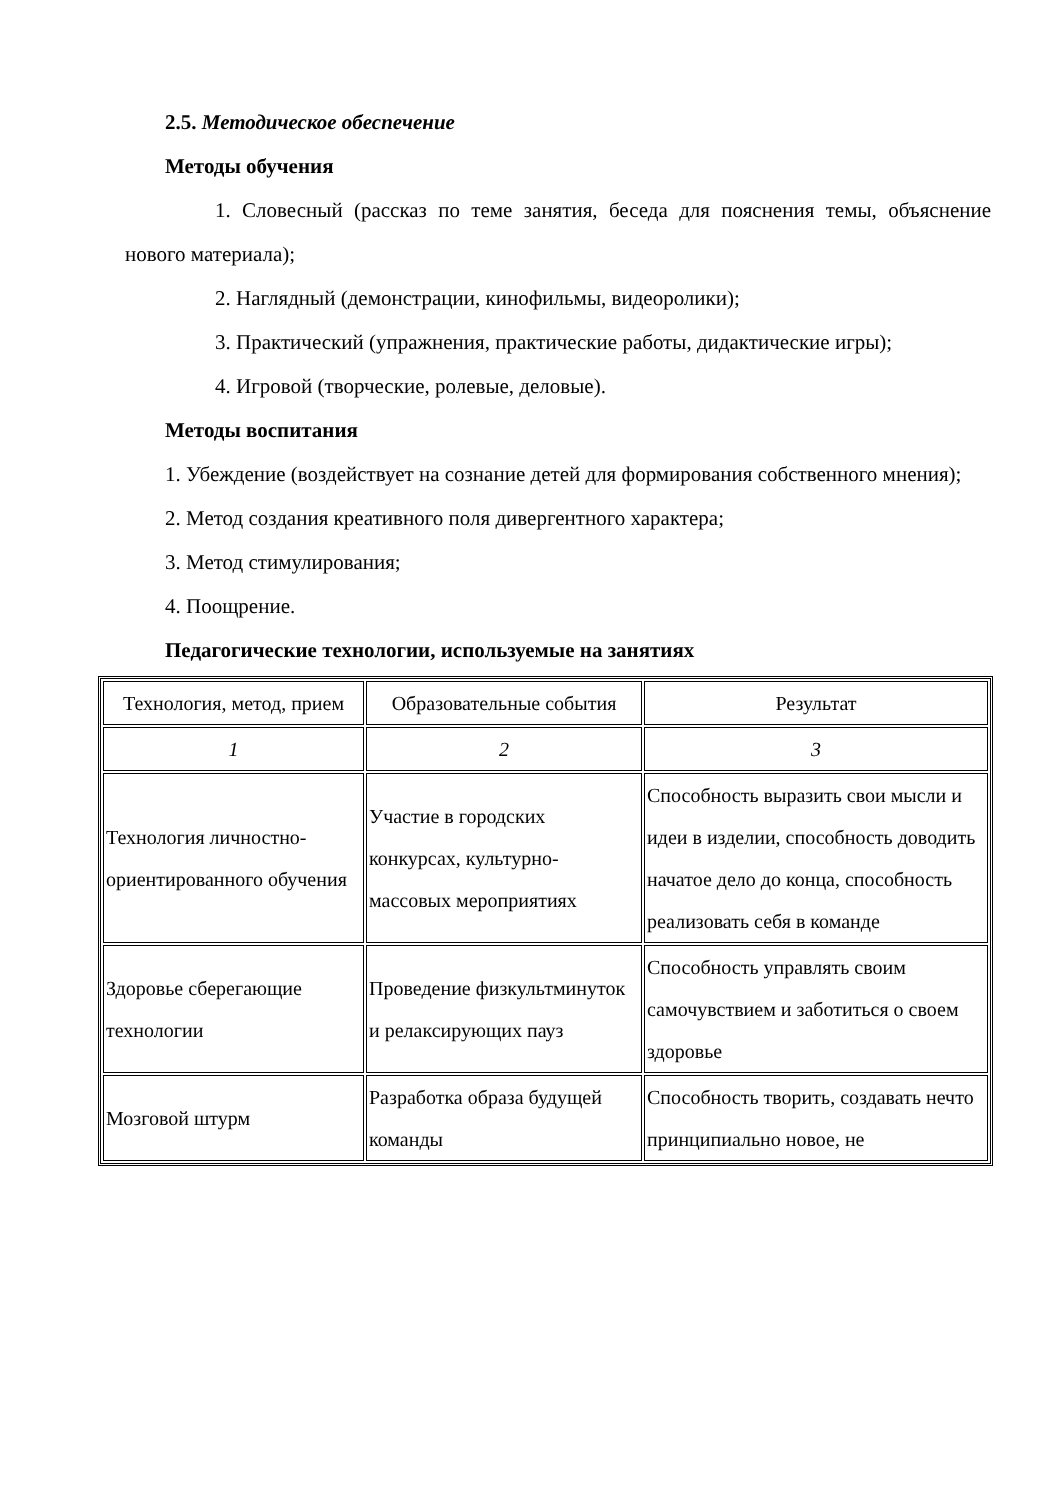2.5. Методическое обеспечение
Методы обучения
1. Словесный (рассказ по теме занятия, беседа для пояснения темы, объяснение нового материала);
2. Наглядный (демонстрации, кинофильмы, видеоролики);
3. Практический (упражнения, практические работы, дидактические игры);
4. Игровой (творческие, ролевые, деловые).
Методы воспитания
1. Убеждение (воздействует на сознание детей для формирования собственного мнения);
2. Метод создания креативного поля дивергентного характера;
3. Метод стимулирования;
4. Поощрение.
Педагогические технологии, используемые на занятиях
| Технология, метод, прием | Образовательные события | Результат |
| 1 | 2 | 3 |
| Технология личностно-ориентированного обучения | Участие в городских конкурсах, культурно-массовых мероприятиях | Способность выразить свои мысли и идеи в изделии, способность доводить начатое дело до конца, способность реализовать себя в команде |
| Здоровье сберегающие технологии | Проведение физкультминуток и релаксирующих пауз | Способность управлять своим самочувствием и заботиться о своем здоровье |
| Мозговой штурм | Разработка образа будущей команды | Способность творить, создавать нечто принципиально новое, не |